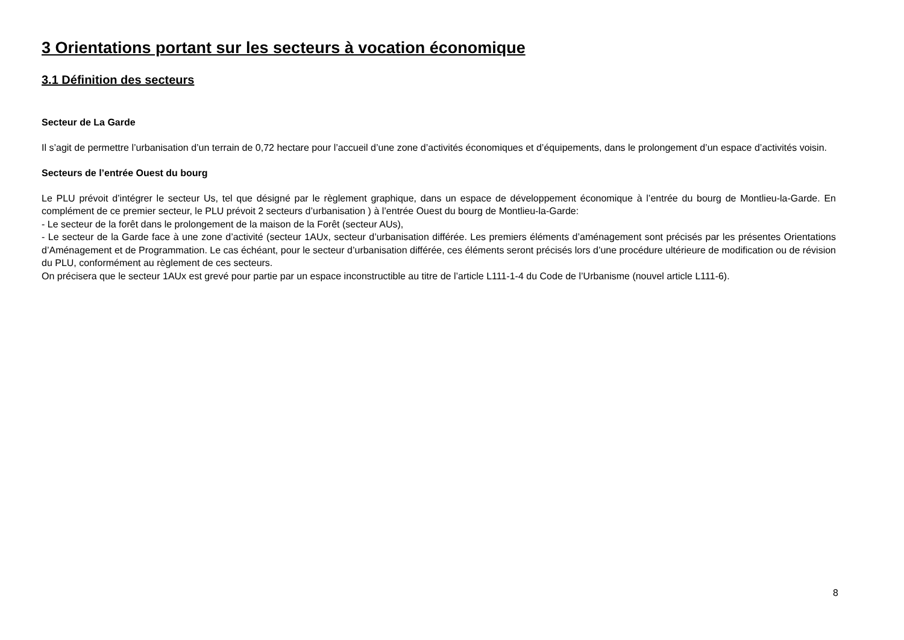3 Orientations portant sur les secteurs à vocation économique
3.1 Définition des secteurs
Secteur de La Garde
Il s’agit de permettre l’urbanisation d’un terrain de 0,72 hectare pour l’accueil d’une zone d’activités économiques et d’équipements, dans le prolongement d’un espace d’activités voisin.
Secteurs de l’entrée Ouest du bourg
Le PLU prévoit d’intégrer le secteur Us, tel que désigné par le règlement graphique, dans un espace de développement économique à l’entrée du bourg de Montlieu-la-Garde. En complément de ce premier secteur, le PLU prévoit 2 secteurs d’urbanisation ) à l’entrée Ouest du bourg de Montlieu-la-Garde:
- Le secteur de la forêt dans le prolongement de la maison de la Forêt (secteur AUs),
- Le secteur de la Garde face à une zone d’activité (secteur 1AUx, secteur d’urbanisation différée. Les premiers éléments d’aménagement sont précisés par les présentes Orientations d’Aménagement et de Programmation. Le cas échéant, pour le secteur d’urbanisation différée, ces éléments seront précisés lors d’une procédure ultérieure de modification ou de révision du PLU, conformément au règlement de ces secteurs.
On précisera que le secteur 1AUx est grevé pour partie par un espace inconstructible au titre de l’article L111-1-4 du Code de l’Urbanisme (nouvel article L111-6).
8